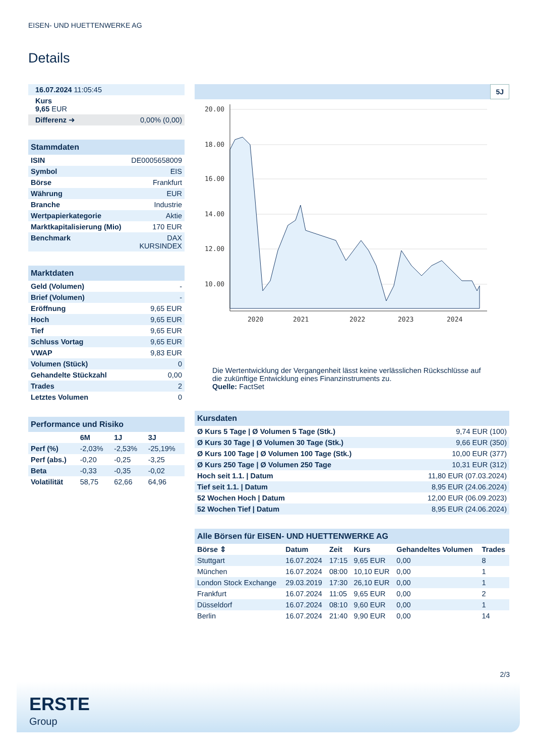EISEN- UND HUETTENWERKE AG
Details
| 16.07.2024 11:05:45 | |
| Kurs 9,65 EUR | |
| Differenz ➜ | 0,00% (0,00) |
| Stammdaten | |
| ISIN | DE0005658009 |
| Symbol | EIS |
| Börse | Frankfurt |
| Währung | EUR |
| Branche | Industrie |
| Wertpapierkategorie | Aktie |
| Marktkapitalisierung (Mio) | 170 EUR |
| Benchmark | DAX KURSINDEX |
| Marktdaten | |
| Geld (Volumen) | - |
| Brief (Volumen) | - |
| Eröffnung | 9,65 EUR |
| Hoch | 9,65 EUR |
| Tief | 9,65 EUR |
| Schluss Vortag | 9,65 EUR |
| VWAP | 9,83 EUR |
| Volumen (Stück) | 0 |
| Gehandelte Stückzahl | 0,00 |
| Trades | 2 |
| Letztes Volumen | 0 |
| Performance und Risiko | | | |
| | 6M | 1J | 3J |
| Perf (%) | -2,03% | -2,53% | -25,19% |
| Perf (abs.) | -0,20 | -0,25 | -3,25 |
| Beta | -0,33 | -0,35 | -0,02 |
| Volatilität | 58,75 | 62,66 | 64,96 |
5J
20.00
18.00
16.00
14.00
12.00
10.00
2020
2021
2022
2023
2024
Die Wertentwicklung der Vergangenheit lässt keine verlässlichen Rückschlüsse auf die zukünftige Entwicklung eines Finanzinstruments zu.
Quelle: FactSet
| Kursdaten | |
| Ø Kurs 5 Tage / Ø Volumen 5 Tage (Stk.) | 9,74 EUR (100) |
| Ø Kurs 30 Tage / Ø Volumen 30 Tage (Stk.) | 9,66 EUR (350) |
| Ø Kurs 100 Tage / Ø Volumen 100 Tage (Stk.) | 10,00 EUR (377) |
| Ø Kurs 250 Tage / Ø Volumen 250 Tage | 10,31 EUR (312) |
| Hoch seit 1.1. / Datum | 11,80 EUR (07.03.2024) |
| Tief seit 1.1. / Datum | 8,95 EUR (24.06.2024) |
| 52 Wochen Hoch / Datum | 12,00 EUR (06.09.2023) |
| 52 Wochen Tief / Datum | 8,95 EUR (24.06.2024) |
| Alle Börsen für EISEN- UND HUETTENWERKE AG | | | | | |
| Börse ⇕ | Datum | Zeit | Kurs | Gehandeltes Volumen | Trades |
| Stuttgart | 16.07.2024 | 17:15 | 9,65 EUR | 0,00 | 8 |
| München | 16.07.2024 | 08:00 | 10,10 EUR | 0,00 | 1 |
| London Stock Exchange | 29.03.2019 | 17:30 | 26,10 EUR | 0,00 | 1 |
| Frankfurt | 16.07.2024 | 11:05 | 9,65 EUR | 0,00 | 2 |
| Düsseldorf | 16.07.2024 | 08:10 | 9,60 EUR | 0,00 | 1 |
| Berlin | 16.07.2024 | 21:40 | 9,90 EUR | 0,00 | 14 |
2/3
ERSTE
Group